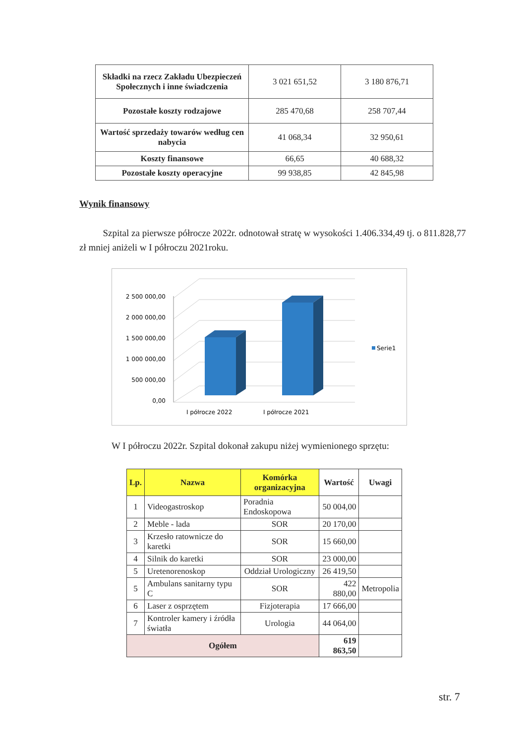| Składki na rzecz Zakładu Ubezpieczeń Społecznych i inne świadczenia | 3 021 651,52 | 3 180 876,71 |
| Pozostałe koszty rodzajowe | 285 470,68 | 258 707,44 |
| Wartość sprzedaży towarów według cen nabycia | 41 068,34 | 32 950,61 |
| Koszty finansowe | 66,65 | 40 688,32 |
| Pozostałe koszty operacyjne | 99 938,85 | 42 845,98 |
Wynik finansowy
Szpital za pierwsze półrocze 2022r. odnotował stratę w wysokości 1.406.334,49 tj. o 811.828,77 zł mniej aniżeli w I półroczu 2021roku.
2 500 000,00
2 000 000,00
1 500 000,00
1 000 000,00
500 000,00
0,00
I półrocze 2022
I półrocze 2021
Serie1
W I półroczu 2022r. Szpital dokonał zakupu niżej wymienionego sprzętu:
| Lp. | Nazwa | Komórka organizacyjna | Wartość | Uwagi |
| --- | --- | --- | --- | --- |
| 1 | Videogastroskop | Poradnia Endoskopowa | 50 004,00 | |
| 2 | Meble - lada | SOR | 20 170,00 | |
| 3 | Krzesło ratownicze do karetki | SOR | 15 660,00 | |
| 4 | Silnik do karetki | SOR | 23 000,00 | |
| 5 | Uretenorenoskop | Oddział Urologiczny | 26 419,50 | |
| 5 | Ambulans sanitarny typu C | SOR | 422 880,00 | Metropolia |
| 6 | Laser z osprzętem | Fizjoterapia | 17 666,00 | |
| 7 | Kontroler kamery i źródła światła | Urologia | 44 064,00 | |
| Ogółem | | | 619 863,50 | |
str. 7